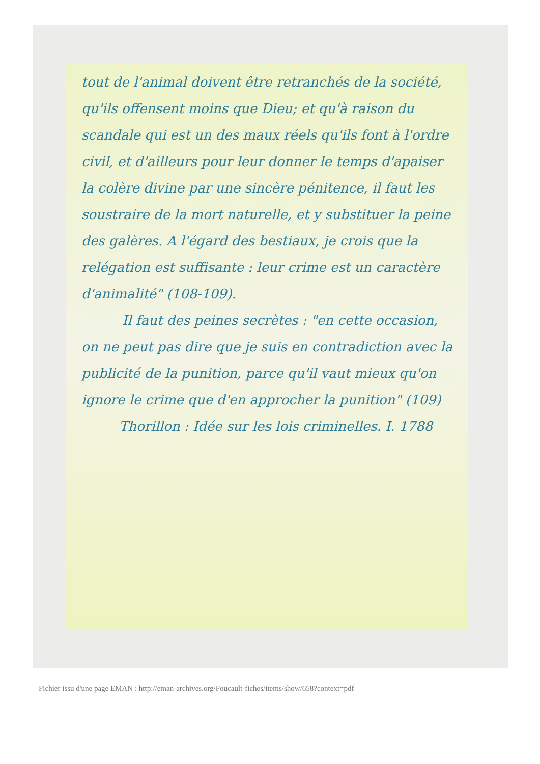tout de l'animal doivent être retranchés de la société, qu'ils offensent moins que Dieu; et qu'à raison du scandale qui est un des maux réels qu'ils font à l'ordre civil, et d'ailleurs pour leur donner le temps d'apaiser la colère divine par une sincère pénitence, il faut les soustraire de la mort naturelle, et y substituer la peine des galères. A l'égard des bestiaux, je crois que la relégation est suffisante : leur crime est un caractère d'animalité" (108-109).
Il faut des peines secrètes : "en cette occasion, on ne peut pas dire que je suis en contradiction avec la publicité de la punition, parce qu'il vaut mieux qu'on ignore le crime que d'en approcher la punition" (109)
Thorillon : Idée sur les lois criminelles. I. 1788
Fichier issu d'une page EMAN : http://eman-archives.org/Foucault-fiches/items/show/658?context=pdf